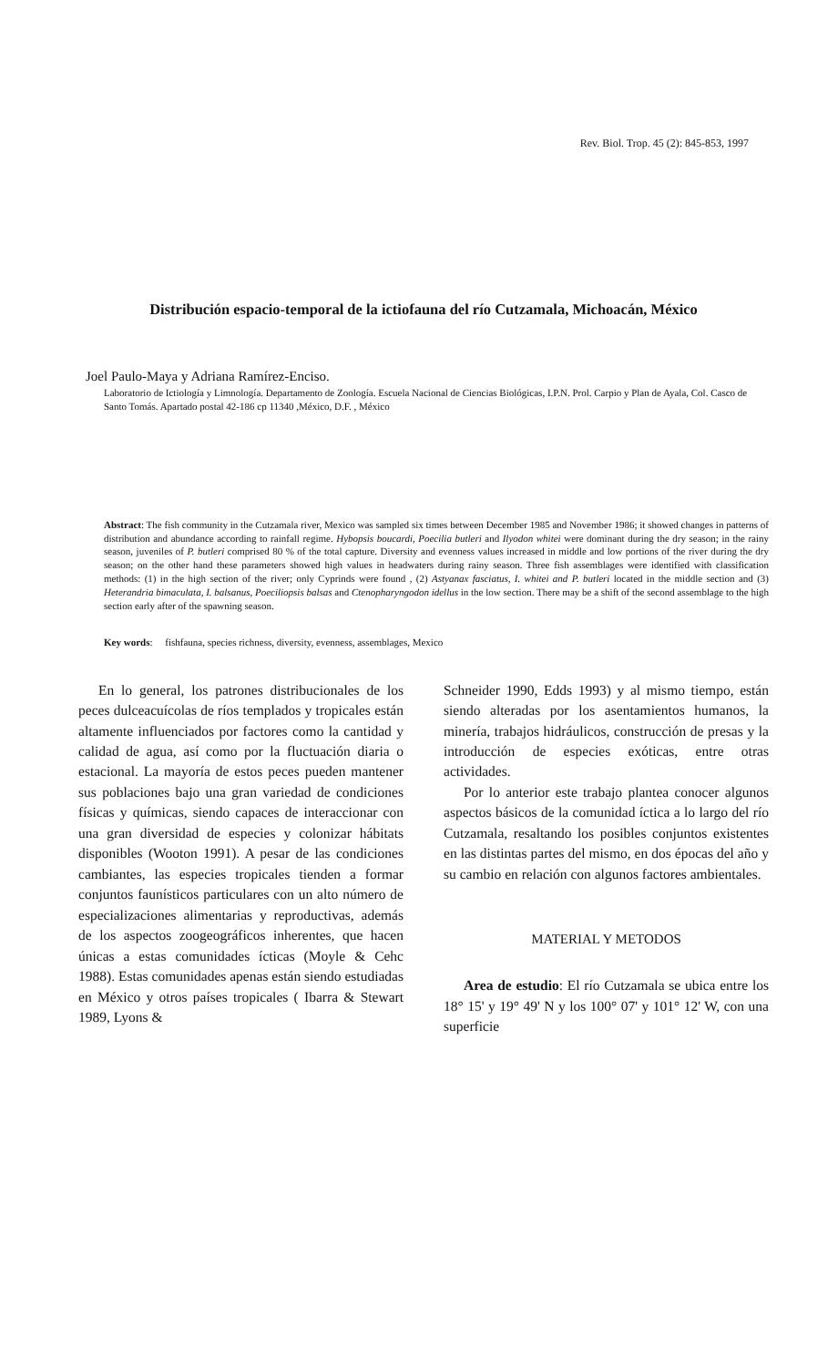Rev. Biol. Trop. 45 (2): 845-853, 1997
Distribución espacio-temporal de la ictiofauna del río Cutzamala, Michoacán, México
Joel Paulo-Maya y Adriana Ramírez-Enciso.
Laboratorio de Ictiología y Limnología. Departamento de Zoología. Escuela Nacional de Ciencias Biológicas, I.P.N. Prol. Carpio y Plan de Ayala, Col. Casco de Santo Tomás. Apartado postal 42-186 cp 11340 ,México, D.F. , México
Abstract: The fish community in the Cutzamala river, Mexico was sampled six times between December 1985 and November 1986; it showed changes in patterns of distribution and abundance according to rainfall regime. Hybopsis boucardi, Poecilia butleri and Ilyodon whitei were dominant during the dry season; in the rainy season, juveniles of P. butleri comprised 80 % of the total capture. Diversity and evenness values increased in middle and low portions of the river during the dry season; on the other hand these parameters showed high values in headwaters during rainy season. Three fish assemblages were identified with classification methods: (1) in the high section of the river; only Cyprinds were found , (2) Astyanax fasciatus, I. whitei and P. butleri located in the middle section and (3) Heterandria bimaculata, I. balsanus, Poeciliopsis balsas and Ctenopharyngodon idellus in the low section. There may be a shift of the second assemblage to the high section early after of the spawning season.
Key words: fishfauna, species richness, diversity, evenness, assemblages, Mexico
En lo general, los patrones distribucionales de los peces dulceacuícolas de ríos templados y tropicales están altamente influenciados por factores como la cantidad y calidad de agua, así como por la fluctuación diaria o estacional. La mayoría de estos peces pueden mantener sus poblaciones bajo una gran variedad de condiciones físicas y químicas, siendo capaces de interaccionar con una gran diversidad de especies y colonizar hábitats disponibles (Wooton 1991). A pesar de las condiciones cambiantes, las especies tropicales tienden a formar conjuntos faunísticos particulares con un alto número de especializaciones alimentarias y reproductivas, además de los aspectos zoogeográficos inherentes, que hacen únicas a estas comunidades ícticas (Moyle & Cehc 1988). Estas comunidades apenas están siendo estudiadas en México y otros países tropicales ( Ibarra & Stewart 1989, Lyons &
Schneider 1990, Edds 1993) y al mismo tiempo, están siendo alteradas por los asentamientos humanos, la minería, trabajos hidráulicos, construcción de presas y la introducción de especies exóticas, entre otras actividades.
Por lo anterior este trabajo plantea conocer algunos aspectos básicos de la comunidad íctica a lo largo del río Cutzamala, resaltando los posibles conjuntos existentes en las distintas partes del mismo, en dos épocas del año y su cambio en relación con algunos factores ambientales.
MATERIAL Y METODOS
Area de estudio: El río Cutzamala se ubica entre los 18° 15' y 19° 49' N y los 100° 07' y 101° 12' W, con una superficie